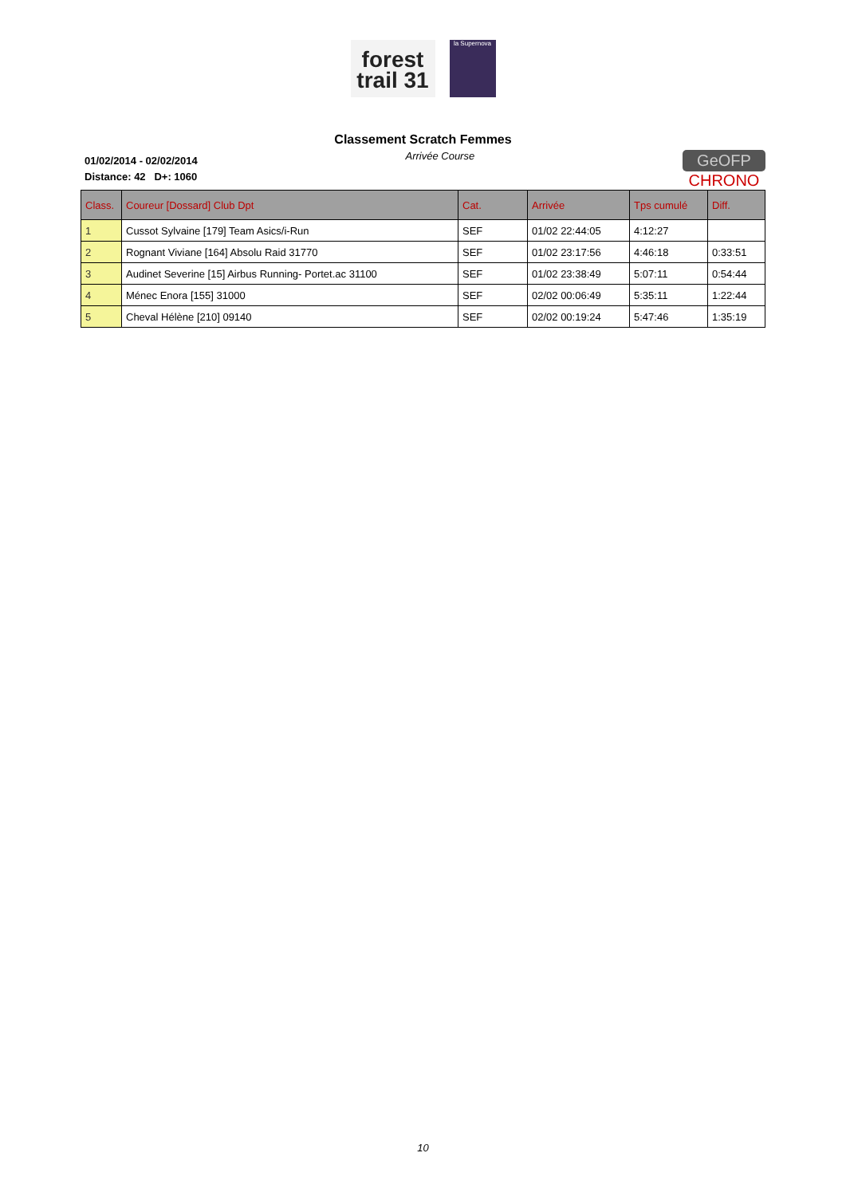forest
trail 31
la Supernova
Classement Scratch Femmes
01/02/2014 - 02/02/2014
Distance: 42 D+: 1060
Arrivée Course
GeOFP
CHRONO
| Class. | Coureur [Dossard] Club Dpt | Cat. | Arrivée | Tps cumulé | Diff. |
| --- | --- | --- | --- | --- | --- |
| 1 | Cussot Sylvaine [179] Team Asics/i-Run | SEF | 01/02 22:44:05 | 4:12:27 | |
| 2 | Rognant Viviane [164] Absolu Raid 31770 | SEF | 01/02 23:17:56 | 4:46:18 | 0:33:51 |
| 3 | Audinet Severine [15] Airbus Running- Portet.ac 31100 | SEF | 01/02 23:38:49 | 5:07:11 | 0:54:44 |
| 4 | Ménec Enora [155] 31000 | SEF | 02/02 00:06:49 | 5:35:11 | 1:22:44 |
| 5 | Cheval Hélène [210] 09140 | SEF | 02/02 00:19:24 | 5:47:46 | 1:35:19 |
10